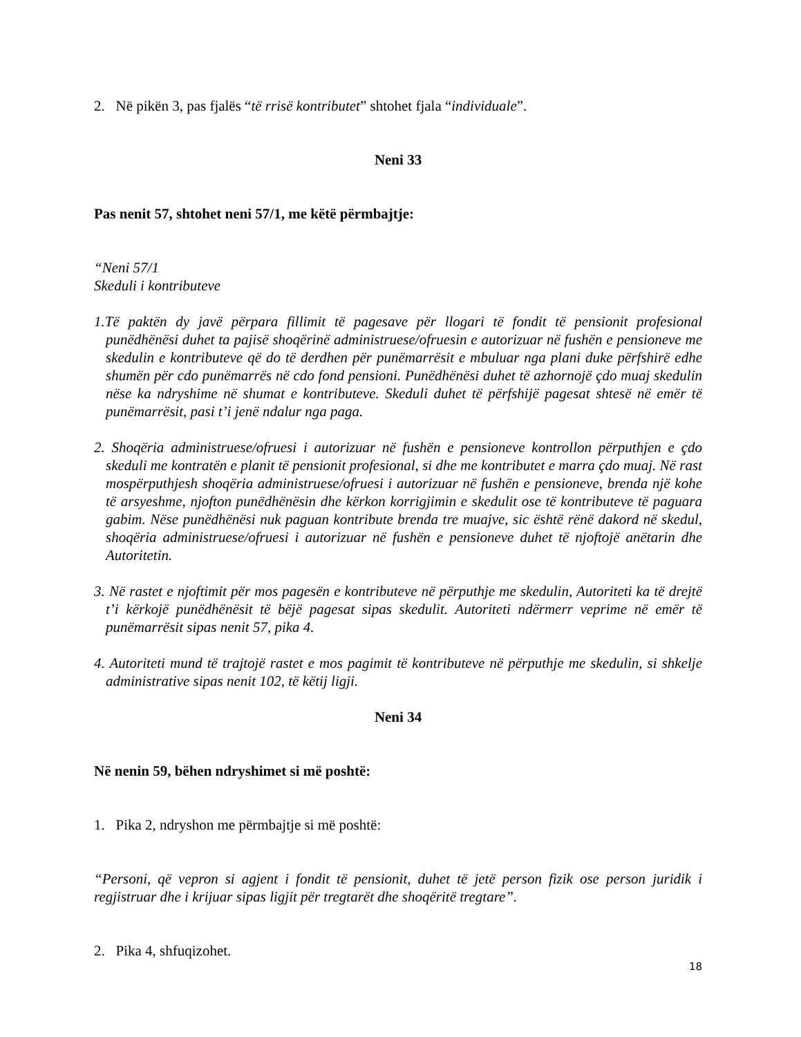2. Në pikën 3, pas fjalës “të rrisë kontributet” shtohet fjala “individuale”.
Neni 33
Pas nenit 57, shtohet neni 57/1, me këtë përmbajtje:
“Neni 57/1
Skeduli i kontributeve
1.Të paktën dy javë përpara fillimit të pagesave për llogari të fondit të pensionit profesional punëdhënësi duhet ta pajisë shoqërinë administruese/ofruesin e autorizuar në fushën e pensioneve me skedulin e kontributeve që do të derdhen për punëmarrësit e mbuluar nga plani duke përfshirë edhe shumën për cdo punëmarrës në cdo fond pensioni. Punëdhënësi duhet të azhornojë çdo muaj skedulin nëse ka ndryshime në shumat e kontributeve. Skeduli duhet të përfshijë pagesat shtesë në emër të punëmarrësit, pasi t’i jenë ndalur nga paga.
2. Shoqëria administruese/ofruesi i autorizuar në fushën e pensioneve kontrollon përputhjen e çdo skeduli me kontratën e planit të pensionit profesional, si dhe me kontributet e marra çdo muaj. Në rast mospërputhjesh shoqëria administruese/ofruesi i autorizuar në fushën e pensioneve, brenda një kohe të arsyeshme, njofton punëdhënësin dhe kërkon korrigjimin e skedulit ose të kontributeve të paguara gabim. Nëse punëdhënësi nuk paguan kontribute brenda tre muajve, sic është rënë dakord në skedul, shoqëria administruese/ofruesi i autorizuar në fushën e pensioneve duhet të njoftojë anëtarin dhe Autoritetin.
3. Në rastet e njoftimit për mos pagesën e kontributeve në përputhje me skedulin, Autoriteti ka të drejtë t’i kërkojë punëdhënësit të bëjë pagesat sipas skedulit. Autoriteti ndërmerr veprime në emër të punëmarrësit sipas nenit 57, pika 4.
4. Autoriteti mund të trajtojë rastet e mos pagimit të kontributeve në përputhje me skedulin, si shkelje administrative sipas nenit 102, të këtij ligji.
Neni 34
Në nenin 59, bëhen ndryshimet si më poshtë:
1. Pika 2, ndryshon me përmbajtje si më poshtë:
“Personi, që vepron si agjent i fondit të pensionit, duhet të jetë person fizik ose person juridik i regjistruar dhe i krijuar sipas ligjit për tregtarët dhe shoqëritë tregtare”.
2. Pika 4, shfuqizohet.
18